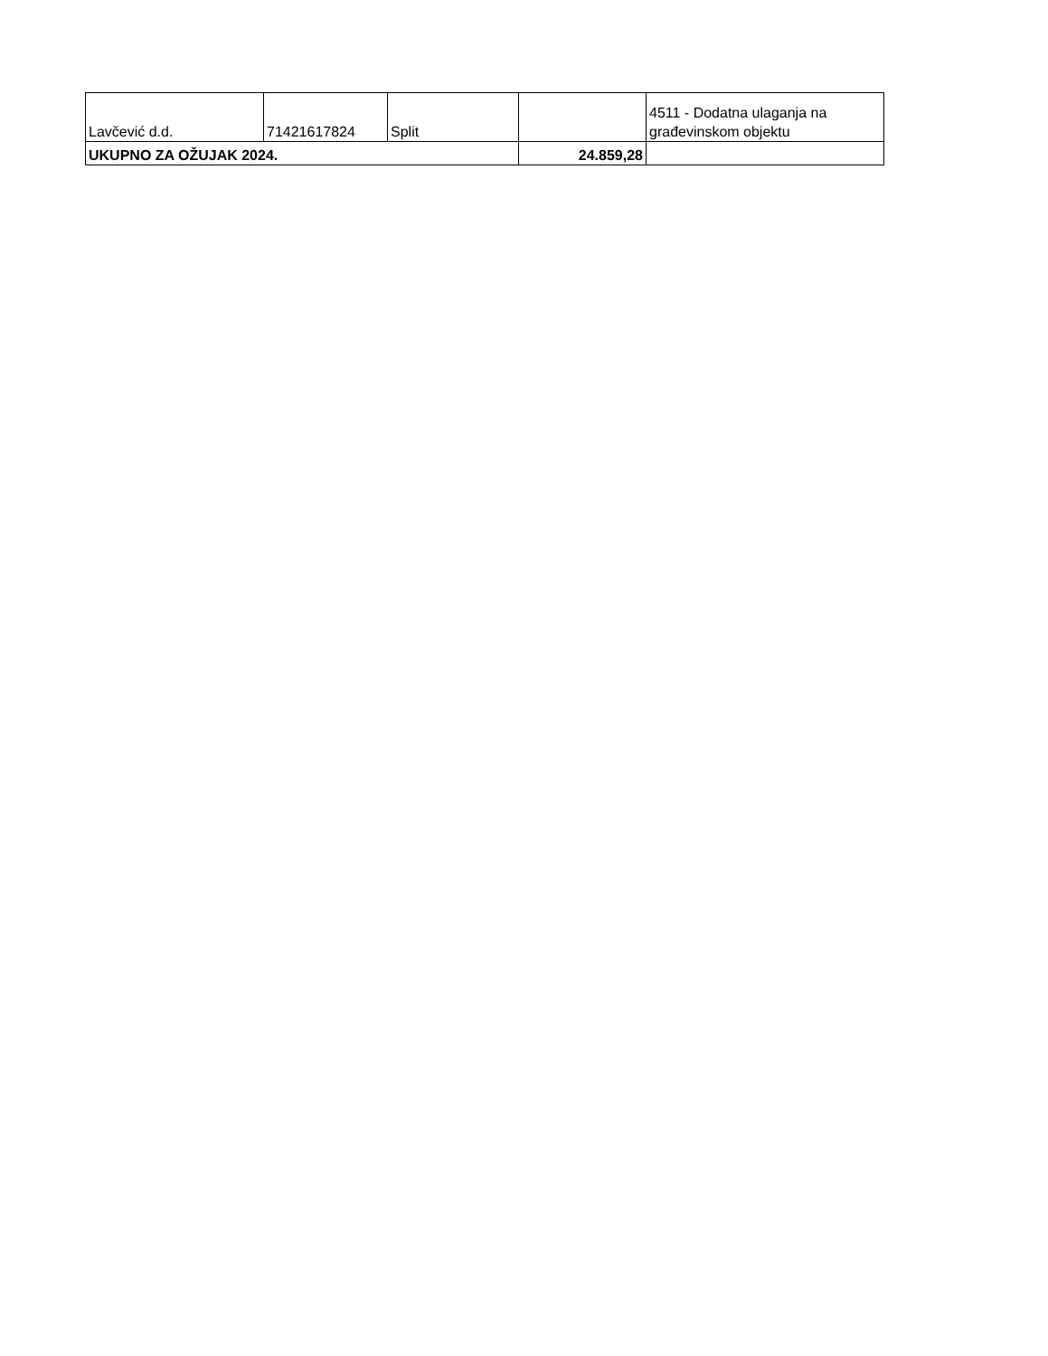| Lavčević d.d. | 71421617824 | Split | | 4511 - Dodatna ulaganja na građevinskom objektu |
| UKUPNO ZA OŽUJAK 2024. | | | 24.859,28 | |